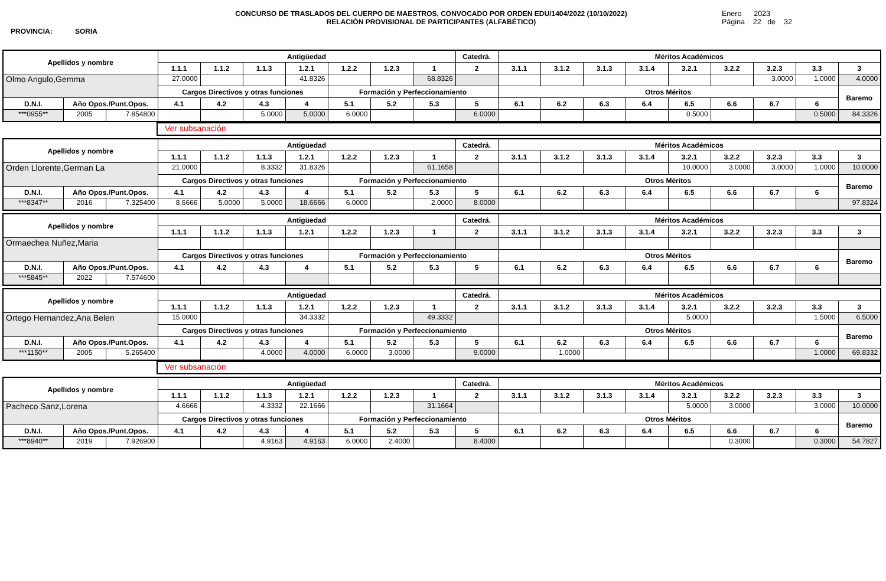PROVINCIA: SORIA
CONCURSO DE TRASLADOS DEL CUERPO DE MAESTROS, CONVOCADO POR ORDEN EDU/1404/2022 (10/10/2022)
RELACIÓN PROVISIONAL DE PARTICIPANTES (ALFABÉTICO)
Enero 2023
Página 22 de 32
| Apellidos y nombre | | | Antigüedad | | | | | | | Catedrá. | Méritos Académicos | | | | | | | | |
| --- | --- | --- | --- | --- | --- | --- | --- | --- | --- | --- | --- | --- | --- | --- | --- | --- | --- | --- | --- |
| | | | 1.1.1 | 1.1.2 | 1.1.3 | 1.2.1 | 1.2.2 | 1.2.3 | 1 | 2 | 3.1.1 | 3.1.2 | 3.1.3 | 3.1.4 | 3.2.1 | 3.2.2 | 3.2.3 | 3.3 | 3 |
| Olmo Angulo,Gemma | | | 27.0000 | | | 41.8326 | | | 68.8326 | | | | | | | | 3.0000 | 1.0000 | 4.0000 |
| | | | Cargos Directivos y otras funciones | | | | Formación y Perfeccionamiento | | | | Otros Méritos | | | | | | | | Baremo |
| D.N.I. | Año Opos./Punt.Opos. | | 4.1 | 4.2 | 4.3 | 4 | 5.1 | 5.2 | 5.3 | 5 | 6.1 | 6.2 | 6.3 | 6.4 | 6.5 | 6.6 | 6.7 | 6 | |
| ***0955** | 2005 | 7.854800 | | | 5.0000 | 5.0000 | 6.0000 | | | 6.0000 | | | | | 0.5000 | | | 0.5000 | 84.3326 |
| | Ver subsanación |
| Apellidos y nombre | | | Antigüedad | | | | | | | Catedrá. | Méritos Académicos | | | | | | | | |
| --- | --- | --- | --- | --- | --- | --- | --- | --- | --- | --- | --- | --- | --- | --- | --- | --- | --- | --- | --- |
| | | | 1.1.1 | 1.1.2 | 1.1.3 | 1.2.1 | 1.2.2 | 1.2.3 | 1 | 2 | 3.1.1 | 3.1.2 | 3.1.3 | 3.1.4 | 3.2.1 | 3.2.2 | 3.2.3 | 3.3 | 3 |
| Orden Llorente,German La | | | 21.0000 | | 8.3332 | 31.8326 | | | 61.1658 | | | | | | 10.0000 | 3.0000 | 3.0000 | 1.0000 | 10.0000 |
| | | | Cargos Directivos y otras funciones | | | | Formación y Perfeccionamiento | | | | Otros Méritos | | | | | | | | Baremo |
| D.N.I. | Año Opos./Punt.Opos. | | 4.1 | 4.2 | 4.3 | 4 | 5.1 | 5.2 | 5.3 | 5 | 6.1 | 6.2 | 6.3 | 6.4 | 6.5 | 6.6 | 6.7 | 6 | |
| ***8347** | 2016 | 7.325400 | 8.6666 | 5.0000 | 5.0000 | 18.6666 | 6.0000 | | 2.0000 | 8.0000 | | | | | | | | | 97.8324 |
| Apellidos y nombre | | | Antigüedad | | | | | | | Catedrá. | Méritos Académicos | | | | | | | | |
| --- | --- | --- | --- | --- | --- | --- | --- | --- | --- | --- | --- | --- | --- | --- | --- | --- | --- | --- | --- |
| | | | 1.1.1 | 1.1.2 | 1.1.3 | 1.2.1 | 1.2.2 | 1.2.3 | 1 | 2 | 3.1.1 | 3.1.2 | 3.1.3 | 3.1.4 | 3.2.1 | 3.2.2 | 3.2.3 | 3.3 | 3 |
| Ormaechea Nuñez,Maria | | | | | | | | | | | | | | | | | | | |
| | | | Cargos Directivos y otras funciones | | | | Formación y Perfeccionamiento | | | | Otros Méritos | | | | | | | | Baremo |
| D.N.I. | Año Opos./Punt.Opos. | | 4.1 | 4.2 | 4.3 | 4 | 5.1 | 5.2 | 5.3 | 5 | 6.1 | 6.2 | 6.3 | 6.4 | 6.5 | 6.6 | 6.7 | 6 | |
| ***5845** | 2022 | 7.574600 | | | | | | | | | | | | | | | | | |
| Apellidos y nombre | | | Antigüedad | | | | | | | Catedrá. | Méritos Académicos | | | | | | | | |
| --- | --- | --- | --- | --- | --- | --- | --- | --- | --- | --- | --- | --- | --- | --- | --- | --- | --- | --- | --- |
| | | | 1.1.1 | 1.1.2 | 1.1.3 | 1.2.1 | 1.2.2 | 1.2.3 | 1 | 2 | 3.1.1 | 3.1.2 | 3.1.3 | 3.1.4 | 3.2.1 | 3.2.2 | 3.2.3 | 3.3 | 3 |
| Ortego Hernandez,Ana Belen | | | 15.0000 | | | 34.3332 | | | 49.3332 | | | | | | 5.0000 | | | 1.5000 | 6.5000 |
| | | | Cargos Directivos y otras funciones | | | | Formación y Perfeccionamiento | | | | Otros Méritos | | | | | | | | Baremo |
| D.N.I. | Año Opos./Punt.Opos. | | 4.1 | 4.2 | 4.3 | 4 | 5.1 | 5.2 | 5.3 | 5 | 6.1 | 6.2 | 6.3 | 6.4 | 6.5 | 6.6 | 6.7 | 6 | |
| ***1150** | 2005 | 5.265400 | | | 4.0000 | 4.0000 | 6.0000 | 3.0000 | | 9.0000 | | 1.0000 | | | | | | 1.0000 | 69.8332 |
| | Ver subsanación |
| Apellidos y nombre | | | Antigüedad | | | | | | | Catedrá. | Méritos Académicos | | | | | | | | |
| --- | --- | --- | --- | --- | --- | --- | --- | --- | --- | --- | --- | --- | --- | --- | --- | --- | --- | --- | --- |
| | | | 1.1.1 | 1.1.2 | 1.1.3 | 1.2.1 | 1.2.2 | 1.2.3 | 1 | 2 | 3.1.1 | 3.1.2 | 3.1.3 | 3.1.4 | 3.2.1 | 3.2.2 | 3.2.3 | 3.3 | 3 |
| Pacheco Sanz,Lorena | | | 4.6666 | | 4.3332 | 22.1666 | | | 31.1664 | | | | | | 5.0000 | 3.0000 | | 3.0000 | 10.0000 |
| | | | Cargos Directivos y otras funciones | | | | Formación y Perfeccionamiento | | | | Otros Méritos | | | | | | | | Baremo |
| D.N.I. | Año Opos./Punt.Opos. | | 4.1 | 4.2 | 4.3 | 4 | 5.1 | 5.2 | 5.3 | 5 | 6.1 | 6.2 | 6.3 | 6.4 | 6.5 | 6.6 | 6.7 | 6 | |
| ***8940** | 2019 | 7.926900 | | | 4.9163 | 4.9163 | 6.0000 | 2.4000 | | 8.4000 | | | | | | 0.3000 | | 0.3000 | 54.7827 |